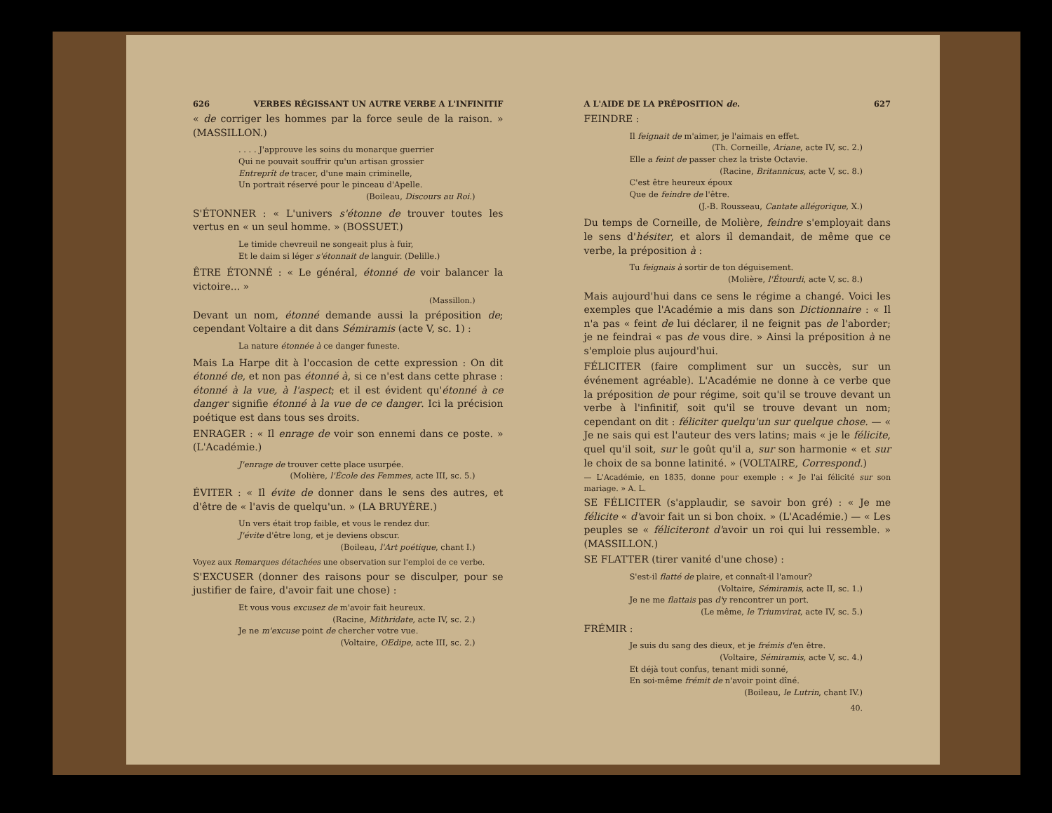626 VERBES RÉGISSANT UN AUTRE VERBE A L'INFINITIF
« de corriger les hommes par la force seule de la raison. » (MASSILLON.)
. . . . J'approuve les soins du monarque guerrier
Qui ne pouvait souffrir qu'un artisan grossier
Entreprît de tracer, d'une main criminelle,
Un portrait réservé pour le pinceau d'Apelle.
(Boileau, Discours au Roi.)
S'ÉTONNER : « L'univers s'étonne de trouver toutes les vertus en « un seul homme. » (BOSSUET.)
Le timide chevreuil ne songeait plus à fuir,
Et le daim si léger s'étonnait de languir. (Delille.)
ÊTRE ÉTONNÉ : « Le général, étonné de voir balancer la victoire... »
(Massillon.)
Devant un nom, étonné demande aussi la préposition de; cependant Voltaire a dit dans Sémiramis (acte V, sc. 1) :
La nature étonnée à ce danger funeste.
Mais La Harpe dit à l'occasion de cette expression : On dit étonné de, et non pas étonné à, si ce n'est dans cette phrase : étonné à la vue, à l'aspect; et il est évident qu'étonné à ce danger signifie étonné à la vue de ce danger. Ici la précision poétique est dans tous ses droits.
ENRAGER : « Il enrage de voir son ennemi dans ce poste. » (L'Académie.)
J'enrage de trouver cette place usurpée.
(Molière, l'École des Femmes, acte III, sc. 5.)
ÉVITER : « Il évite de donner dans le sens des autres, et d'être de « l'avis de quelqu'un. » (LA BRUYÈRE.)
Un vers était trop faible, et vous le rendez dur.
J'évite d'être long, et je deviens obscur.
(Boileau, l'Art poétique, chant I.)
Voyez aux Remarques détachées une observation sur l'emploi de ce verbe.
S'EXCUSER (donner des raisons pour se disculper, pour se justifier de faire, d'avoir fait une chose) :
Et vous vous excusez de m'avoir fait heureux.
(Racine, Mithridate, acte IV, sc. 2.)
Je ne m'excuse point de chercher votre vue.
(Voltaire, OEdipe, acte III, sc. 2.)
A L'AIDE DE LA PRÉPOSITION de. 627
FEINDRE :
Il feignait de m'aimer, je l'aimais en effet.
(Th. Corneille, Ariane, acte IV, sc. 2.)
Elle a feint de passer chez la triste Octavie.
(Racine, Britannicus, acte V, sc. 8.)
C'est être heureux époux
Que de feindre de l'être.
(J.-B. Rousseau, Cantate allégorique, X.)
Du temps de Corneille, de Molière, feindre s'employait dans le sens d'hésiter, et alors il demandait, de même que ce verbe, la préposition à :
Tu feignais à sortir de ton déguisement.
(Molière, l'Étourdi, acte V, sc. 8.)
Mais aujourd'hui dans ce sens le régime a changé. Voici les exemples que l'Académie a mis dans son Dictionnaire : « Il n'a pas « feint de lui déclarer, il ne feignit pas de l'aborder; je ne feindrai « pas de vous dire. » Ainsi la préposition à ne s'emploie plus aujourd'hui.
FÉLICITER (faire compliment sur un succès, sur un événement agréable). L'Académie ne donne à ce verbe que la préposition de pour régime, soit qu'il se trouve devant un verbe à l'infinitif, soit qu'il se trouve devant un nom; cependant on dit : féliciter quelqu'un sur quelque chose. — « Je ne sais qui est l'auteur des vers latins; mais « je le félicite, quel qu'il soit, sur le goût qu'il a, sur son harmonie « et sur le choix de sa bonne latinité. » (VOLTAIRE, Correspond.)
— L'Académie, en 1835, donne pour exemple : « Je l'ai félicité sur son mariage. » A. L.
SE FÉLICITER (s'applaudir, se savoir bon gré) : « Je me félicite « d'avoir fait un si bon choix. » (L'Académie.) — « Les peuples se « féliciteront d'avoir un roi qui lui ressemble. » (MASSILLON.)
SE FLATTER (tirer vanité d'une chose) :
S'est-il flatté de plaire, et connaît-il l'amour?
(Voltaire, Sémiramis, acte II, sc. 1.)
Je ne me flattais pas d'y rencontrer un port.
(Le même, le Triumvirat, acte IV, sc. 5.)
FRÉMIR :
Je suis du sang des dieux, et je frémis d'en être.
(Voltaire, Sémiramis, acte V, sc. 4.)
Et déjà tout confus, tenant midi sonné,
En soi-même frémit de n'avoir point dîné.
(Boileau, le Lutrin, chant IV.)
40.